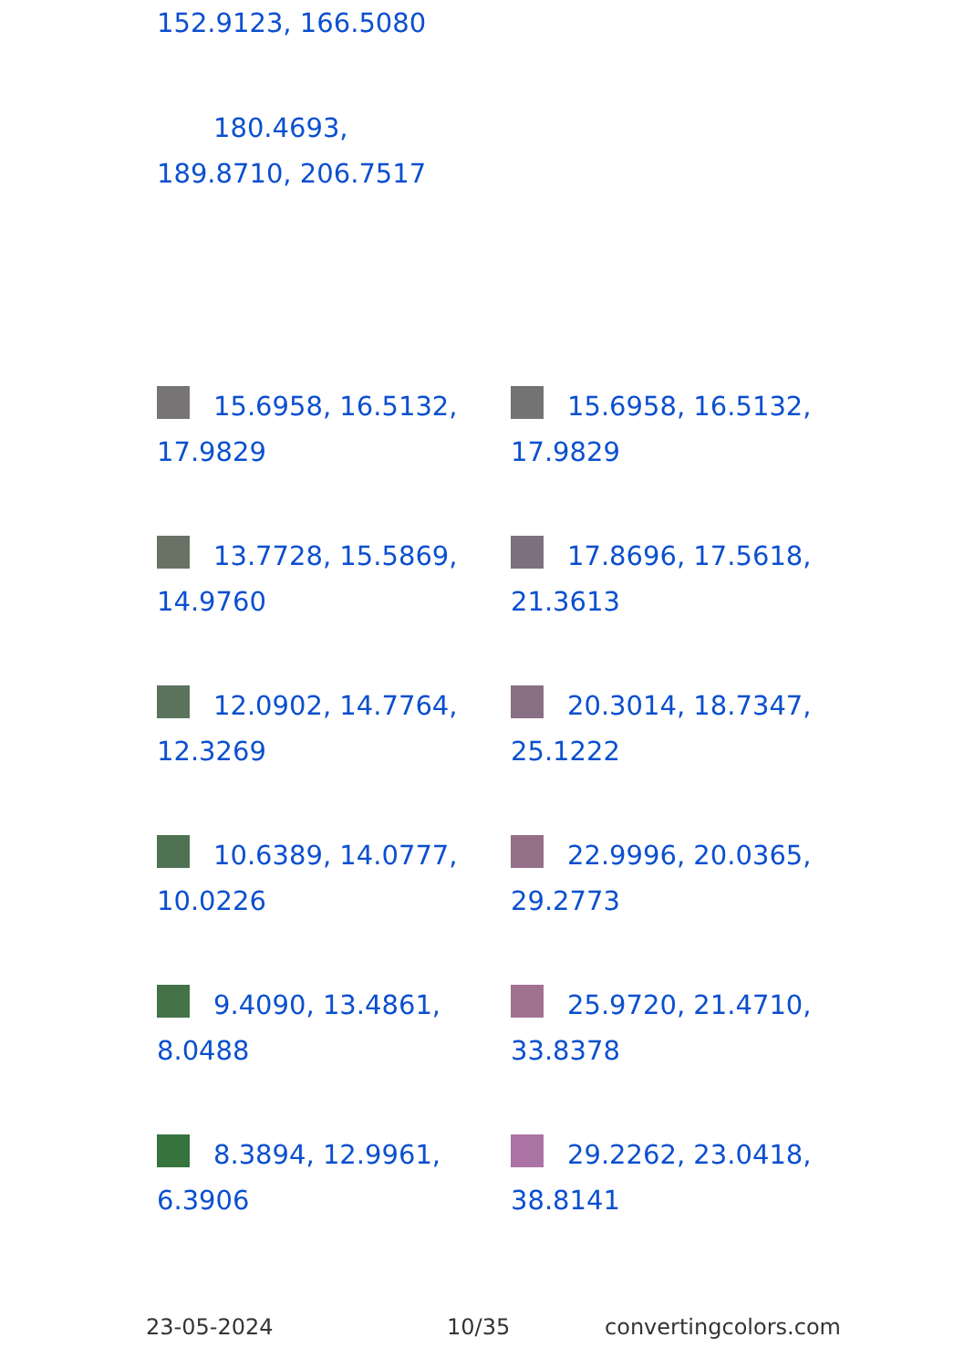152.9123, 166.5080
180.4693,
189.8710, 206.7517
15.6958, 16.5132,
17.9829
15.6958, 16.5132,
17.9829
13.7728, 15.5869,
14.9760
17.8696, 17.5618,
21.3613
12.0902, 14.7764,
12.3269
20.3014, 18.7347,
25.1222
10.6389, 14.0777,
10.0226
22.9996, 20.0365,
29.2773
9.4090, 13.4861,
8.0488
25.9720, 21.4710,
33.8378
8.3894, 12.9961,
6.3906
29.2262, 23.0418,
38.8141
23-05-2024 10/35 convertingcolors.com